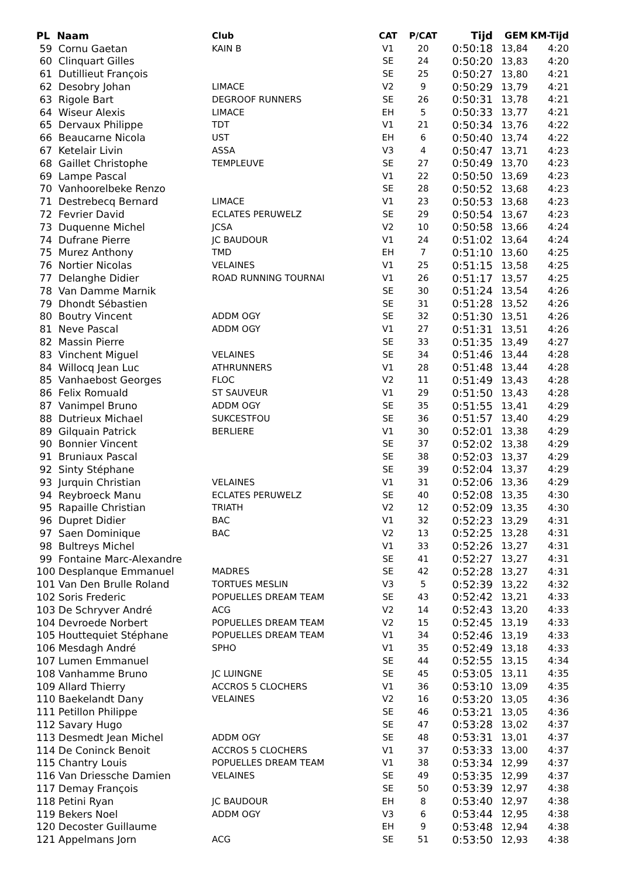| PL Naam | Club | CAT | P/CAT | Tijd | GEM | KM-Tijd |
| --- | --- | --- | --- | --- | --- | --- |
| 59 Cornu Gaetan | KAIN B | V1 | 20 | 0:50:18 | 13,84 | 4:20 |
| 60 Clinquart Gilles | | SE | 24 | 0:50:20 | 13,83 | 4:20 |
| 61 Dutillieut François | | SE | 25 | 0:50:27 | 13,80 | 4:21 |
| 62 Desobry Johan | LIMACE | V2 | 9 | 0:50:29 | 13,79 | 4:21 |
| 63 Rigole Bart | DEGROOF RUNNERS | SE | 26 | 0:50:31 | 13,78 | 4:21 |
| 64 Wiseur Alexis | LIMACE | EH | 5 | 0:50:33 | 13,77 | 4:21 |
| 65 Dervaux Philippe | TDT | V1 | 21 | 0:50:34 | 13,76 | 4:22 |
| 66 Beaucarne Nicola | UST | EH | 6 | 0:50:40 | 13,74 | 4:22 |
| 67 Ketelair Livin | ASSA | V3 | 4 | 0:50:47 | 13,71 | 4:23 |
| 68 Gaillet Christophe | TEMPLEUVE | SE | 27 | 0:50:49 | 13,70 | 4:23 |
| 69 Lampe Pascal | | V1 | 22 | 0:50:50 | 13,69 | 4:23 |
| 70 Vanhoorelbeke Renzo | | SE | 28 | 0:50:52 | 13,68 | 4:23 |
| 71 Destrebecq Bernard | LIMACE | V1 | 23 | 0:50:53 | 13,68 | 4:23 |
| 72 Fevrier David | ECLATES PERUWELZ | SE | 29 | 0:50:54 | 13,67 | 4:23 |
| 73 Duquenne Michel | JCSA | V2 | 10 | 0:50:58 | 13,66 | 4:24 |
| 74 Dufrane Pierre | JC BAUDOUR | V1 | 24 | 0:51:02 | 13,64 | 4:24 |
| 75 Murez Anthony | TMD | EH | 7 | 0:51:10 | 13,60 | 4:25 |
| 76 Nortier Nicolas | VELAINES | V1 | 25 | 0:51:15 | 13,58 | 4:25 |
| 77 Delanghe Didier | ROAD RUNNING TOURNAI | V1 | 26 | 0:51:17 | 13,57 | 4:25 |
| 78 Van Damme Marnik | | SE | 30 | 0:51:24 | 13,54 | 4:26 |
| 79 Dhondt Sébastien | | SE | 31 | 0:51:28 | 13,52 | 4:26 |
| 80 Boutry Vincent | ADDM OGY | SE | 32 | 0:51:30 | 13,51 | 4:26 |
| 81 Neve Pascal | ADDM OGY | V1 | 27 | 0:51:31 | 13,51 | 4:26 |
| 82 Massin Pierre | | SE | 33 | 0:51:35 | 13,49 | 4:27 |
| 83 Vinchent Miguel | VELAINES | SE | 34 | 0:51:46 | 13,44 | 4:28 |
| 84 Willocq Jean Luc | ATHRUNNERS | V1 | 28 | 0:51:48 | 13,44 | 4:28 |
| 85 Vanhaebost Georges | FLOC | V2 | 11 | 0:51:49 | 13,43 | 4:28 |
| 86 Felix Romuald | ST SAUVEUR | V1 | 29 | 0:51:50 | 13,43 | 4:28 |
| 87 Vanimpel Bruno | ADDM OGY | SE | 35 | 0:51:55 | 13,41 | 4:29 |
| 88 Dutrieux Michael | SUKCESTFOU | SE | 36 | 0:51:57 | 13,40 | 4:29 |
| 89 Gilquain Patrick | BERLIERE | V1 | 30 | 0:52:01 | 13,38 | 4:29 |
| 90 Bonnier Vincent | | SE | 37 | 0:52:02 | 13,38 | 4:29 |
| 91 Bruniaux Pascal | | SE | 38 | 0:52:03 | 13,37 | 4:29 |
| 92 Sinty Stéphane | | SE | 39 | 0:52:04 | 13,37 | 4:29 |
| 93 Jurquin Christian | VELAINES | V1 | 31 | 0:52:06 | 13,36 | 4:29 |
| 94 Reybroeck Manu | ECLATES PERUWELZ | SE | 40 | 0:52:08 | 13,35 | 4:30 |
| 95 Rapaille Christian | TRIATH | V2 | 12 | 0:52:09 | 13,35 | 4:30 |
| 96 Dupret Didier | BAC | V1 | 32 | 0:52:23 | 13,29 | 4:31 |
| 97 Saen Dominique | BAC | V2 | 13 | 0:52:25 | 13,28 | 4:31 |
| 98 Bultreys Michel | | V1 | 33 | 0:52:26 | 13,27 | 4:31 |
| 99 Fontaine Marc-Alexandre | | SE | 41 | 0:52:27 | 13,27 | 4:31 |
| 100 Desplanque Emmanuel | MADRES | SE | 42 | 0:52:28 | 13,27 | 4:31 |
| 101 Van Den Brulle Roland | TORTUES MESLIN | V3 | 5 | 0:52:39 | 13,22 | 4:32 |
| 102 Soris Frederic | POPUELLES DREAM TEAM | SE | 43 | 0:52:42 | 13,21 | 4:33 |
| 103 De Schryver André | ACG | V2 | 14 | 0:52:43 | 13,20 | 4:33 |
| 104 Devroede Norbert | POPUELLES DREAM TEAM | V2 | 15 | 0:52:45 | 13,19 | 4:33 |
| 105 Houttequiet Stéphane | POPUELLES DREAM TEAM | V1 | 34 | 0:52:46 | 13,19 | 4:33 |
| 106 Mesdagh André | SPHO | V1 | 35 | 0:52:49 | 13,18 | 4:33 |
| 107 Lumen Emmanuel | | SE | 44 | 0:52:55 | 13,15 | 4:34 |
| 108 Vanhamme Bruno | JC LUINGNE | SE | 45 | 0:53:05 | 13,11 | 4:35 |
| 109 Allard Thierry | ACCROS 5 CLOCHERS | V1 | 36 | 0:53:10 | 13,09 | 4:35 |
| 110 Baekelandt Dany | VELAINES | V2 | 16 | 0:53:20 | 13,05 | 4:36 |
| 111 Petillon Philippe | | SE | 46 | 0:53:21 | 13,05 | 4:36 |
| 112 Savary Hugo | | SE | 47 | 0:53:28 | 13,02 | 4:37 |
| 113 Desmedt Jean Michel | ADDM OGY | SE | 48 | 0:53:31 | 13,01 | 4:37 |
| 114 De Coninck Benoit | ACCROS 5 CLOCHERS | V1 | 37 | 0:53:33 | 13,00 | 4:37 |
| 115 Chantry Louis | POPUELLES DREAM TEAM | V1 | 38 | 0:53:34 | 12,99 | 4:37 |
| 116 Van Driessche Damien | VELAINES | SE | 49 | 0:53:35 | 12,99 | 4:37 |
| 117 Demay François | | SE | 50 | 0:53:39 | 12,97 | 4:38 |
| 118 Petini Ryan | JC BAUDOUR | EH | 8 | 0:53:40 | 12,97 | 4:38 |
| 119 Bekers Noel | ADDM OGY | V3 | 6 | 0:53:44 | 12,95 | 4:38 |
| 120 Decoster Guillaume | | EH | 9 | 0:53:48 | 12,94 | 4:38 |
| 121 Appelmans Jorn | ACG | SE | 51 | 0:53:50 | 12,93 | 4:38 |